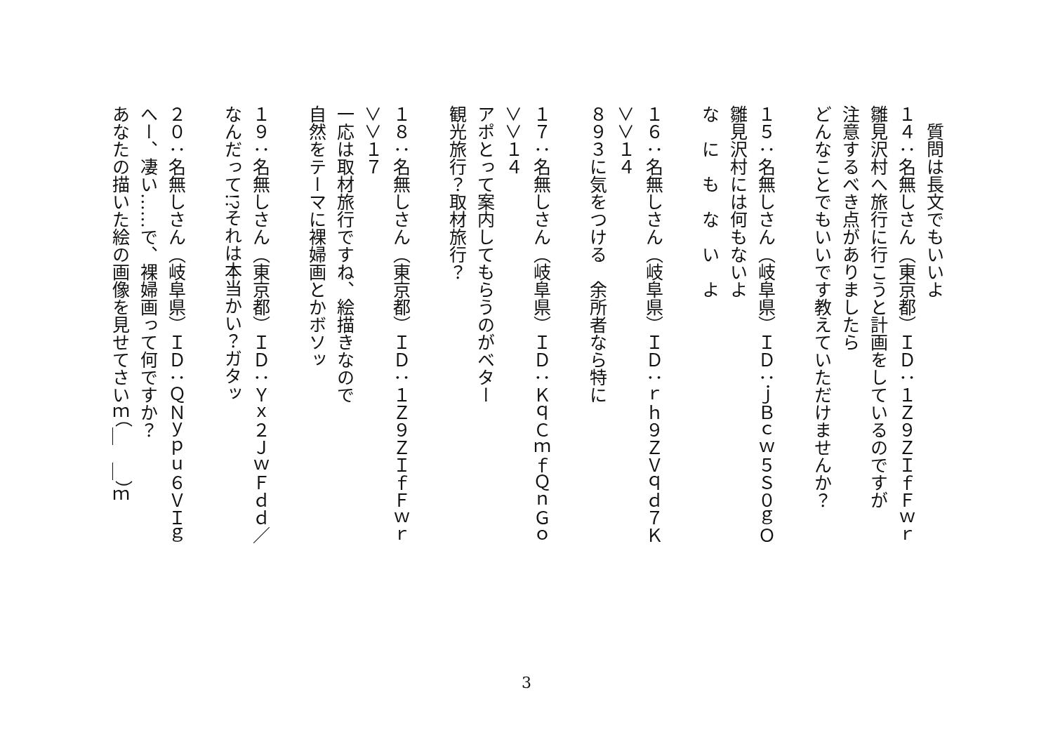質問は長文でもいいよ
１４：名無しさん（東京都）ＩＤ：１Ｚ９ＺＩｆＦｗｒ
雛見沢村へ旅行に行こうと計画をしているのですが
注意するべき点がありましたら
どんなことでもいいです教えていただけませんか？
１５：名無しさん（岐阜県）ＩＤ：ｊＢｃｗ５Ｓ０ｇＯ
雛見沢村には何もないよ
な　に　も　な　い　よ
１６：名無しさん（岐阜県）ＩＤ：ｒｈ９ＺＶｑｄ７Ｋ
＞＞１４
８９３に気をつける　余所者なら特に
１７：名無しさん（岐阜県）ＩＤ：ＫｑＣｍｆＱｎＧｏ
＞＞１４
アポとって案内してもらうのがベター
観光旅行？取材旅行？
１８：名無しさん（東京都）ＩＤ：１Ｚ９ＺＩｆＦｗｒ
＞＞１７
一応は取材旅行ですね、絵描きなので
自然をテーマに裸婦画とかボソッ
１９：名無しさん（東京都）ＩＤ：Ｙｘ２ＪｗＦｄｄ／
なんだって!?それは本当かい？ガタッ
２０：名無しさん（岐阜県）ＩＤ：ＱＮｙｐｕ６ＶＩｇ
へー、凄い……で、裸婦画って何ですか？
あなたの描いた絵の画像を見せてさいｍ（＿　＿）ｍ
3